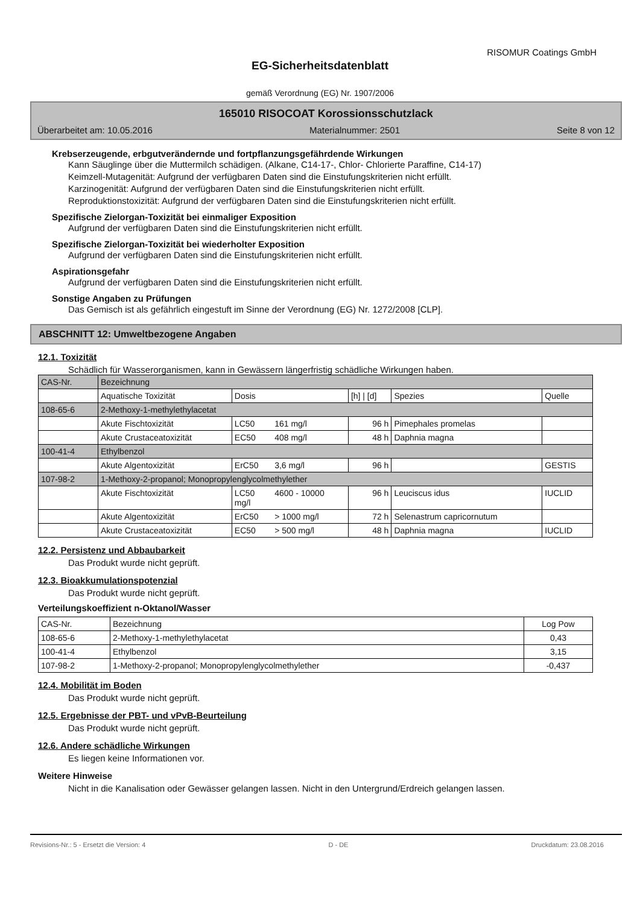RISOMUR Coatings GmbH
EG-Sicherheitsdatenblatt
gemäß Verordnung (EG) Nr. 1907/2006
165010 RISOCOAT Korossionsschutzlack
Überarbeitet am: 10.05.2016 Materialnummer: 2501 Seite 8 von 12
Krebserzeugende, erbgutverändernde und fortpflanzungsgefährdende Wirkungen
Kann Säuglinge über die Muttermilch schädigen. (Alkane, C14-17-, Chlor- Chlorierte Paraffine, C14-17)
Keimzell-Mutagenität: Aufgrund der verfügbaren Daten sind die Einstufungskriterien nicht erfüllt.
Karzinogenität: Aufgrund der verfügbaren Daten sind die Einstufungskriterien nicht erfüllt.
Reproduktionstoxizität: Aufgrund der verfügbaren Daten sind die Einstufungskriterien nicht erfüllt.
Spezifische Zielorgan-Toxizität bei einmaliger Exposition
Aufgrund der verfügbaren Daten sind die Einstufungskriterien nicht erfüllt.
Spezifische Zielorgan-Toxizität bei wiederholter Exposition
Aufgrund der verfügbaren Daten sind die Einstufungskriterien nicht erfüllt.
Aspirationsgefahr
Aufgrund der verfügbaren Daten sind die Einstufungskriterien nicht erfüllt.
Sonstige Angaben zu Prüfungen
Das Gemisch ist als gefährlich eingestuft im Sinne der Verordnung (EG) Nr. 1272/2008 [CLP].
ABSCHNITT 12: Umweltbezogene Angaben
12.1. Toxizität
Schädlich für Wasserorganismen, kann in Gewässern längerfristig schädliche Wirkungen haben.
| CAS-Nr. | Bezeichnung | | | | | |
| | Aquatische Toxizität | Dosis | | [h] / [d] | Spezies | Quelle |
| 108-65-6 | 2-Methoxy-1-methylethylacetat | | | | | |
| | Akute Fischtoxizität | LC50 | 161 mg/l | 96 h | Pimephales promelas | |
| | Akute Crustaceatoxizität | EC50 | 408 mg/l | 48 h | Daphnia magna | |
| 100-41-4 | Ethylbenzol | | | | | |
| | Akute Algentoxizität | ErC50 | 3,6 mg/l | 96 h | | GESTIS |
| 107-98-2 | 1-Methoxy-2-propanol; Monopropylenglycolmethylether | | | | | |
| | Akute Fischtoxizität | LC50 mg/l | 4600 - 10000 | 96 h | Leuciscus idus | IUCLID |
| | Akute Algentoxizität | ErC50 | > 1000 mg/l | 72 h | Selenastrum capricornutum | |
| | Akute Crustaceatoxizität | EC50 | > 500 mg/l | 48 h | Daphnia magna | IUCLID |
12.2. Persistenz und Abbaubarkeit
Das Produkt wurde nicht geprüft.
12.3. Bioakkumulationspotenzial
Das Produkt wurde nicht geprüft.
Verteilungskoeffizient n-Oktanol/Wasser
| CAS-Nr. | Bezeichnung | Log Pow |
| 108-65-6 | 2-Methoxy-1-methylethylacetat | 0,43 |
| 100-41-4 | Ethylbenzol | 3,15 |
| 107-98-2 | 1-Methoxy-2-propanol; Monopropylenglycolmethylether | -0,437 |
12.4. Mobilität im Boden
Das Produkt wurde nicht geprüft.
12.5. Ergebnisse der PBT- und vPvB-Beurteilung
Das Produkt wurde nicht geprüft.
12.6. Andere schädliche Wirkungen
Es liegen keine Informationen vor.
Weitere Hinweise
Nicht in die Kanalisation oder Gewässer gelangen lassen. Nicht in den Untergrund/Erdreich gelangen lassen.
Revisions-Nr.: 5 - Ersetzt die Version: 4 D - DE Druckdatum: 23.08.2016